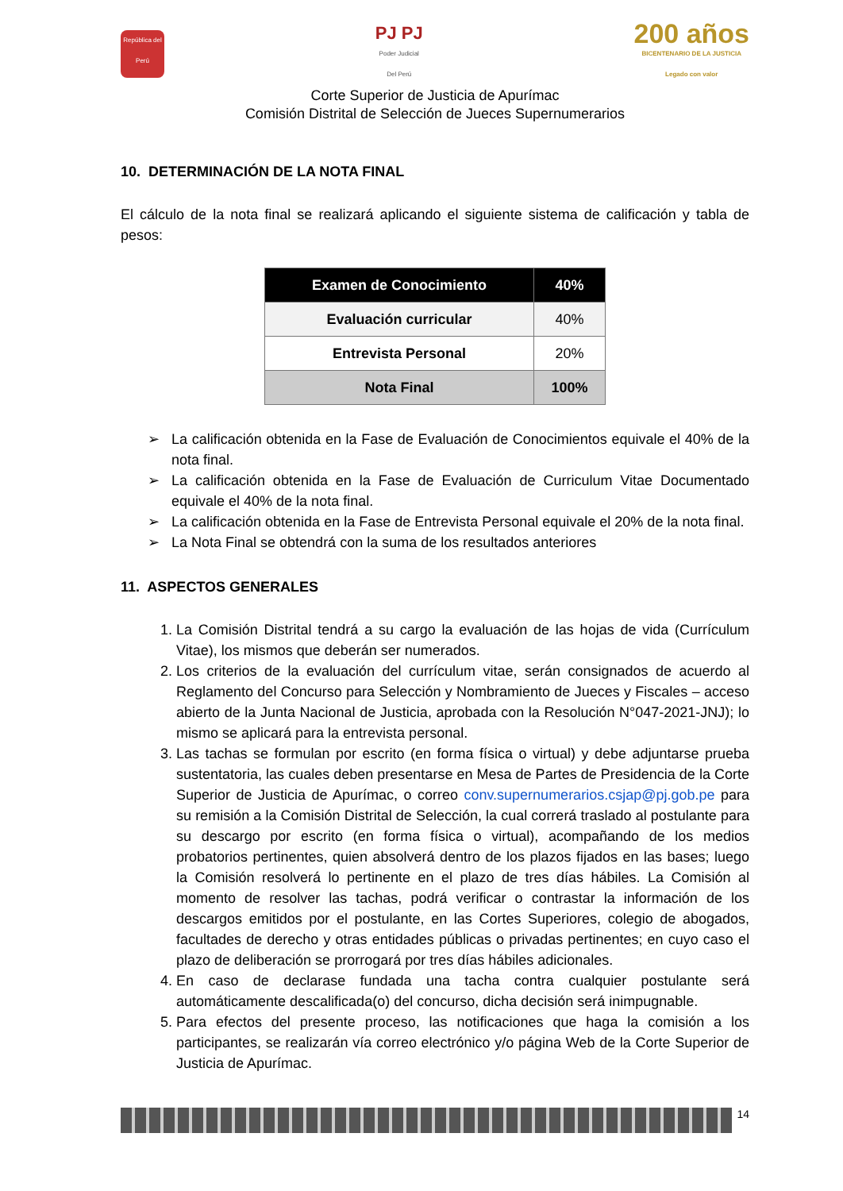República del Perú
PJ PJ
Poder Judicial
Del Perú
200 años
BICENTENARIO DE LA JUSTICIA
Legado con valor
Corte Superior de Justicia de Apurímac
Comisión Distrital de Selección de Jueces Supernumerarios
10. DETERMINACIÓN DE LA NOTA FINAL
El cálculo de la nota final se realizará aplicando el siguiente sistema de calificación y tabla de pesos:
| Examen de Conocimiento | 40% |
| Evaluación curricular | 40% |
| Entrevista Personal | 20% |
| Nota Final | 100% |
➢ La calificación obtenida en la Fase de Evaluación de Conocimientos equivale el 40% de la nota final.
➢ La calificación obtenida en la Fase de Evaluación de Curriculum Vitae Documentado equivale el 40% de la nota final.
➢ La calificación obtenida en la Fase de Entrevista Personal equivale el 20% de la nota final.
➢ La Nota Final se obtendrá con la suma de los resultados anteriores
11. ASPECTOS GENERALES
1. La Comisión Distrital tendrá a su cargo la evaluación de las hojas de vida (Currículum Vitae), los mismos que deberán ser numerados.
2. Los criterios de la evaluación del currículum vitae, serán consignados de acuerdo al Reglamento del Concurso para Selección y Nombramiento de Jueces y Fiscales – acceso abierto de la Junta Nacional de Justicia, aprobada con la Resolución N°047-2021-JNJ); lo mismo se aplicará para la entrevista personal.
3. Las tachas se formulan por escrito (en forma física o virtual) y debe adjuntarse prueba sustentatoria, las cuales deben presentarse en Mesa de Partes de Presidencia de la Corte Superior de Justicia de Apurímac, o correo conv.supernumerarios.csjap@pj.gob.pe para su remisión a la Comisión Distrital de Selección, la cual correrá traslado al postulante para su descargo por escrito (en forma física o virtual), acompañando de los medios probatorios pertinentes, quien absolverá dentro de los plazos fijados en las bases; luego la Comisión resolverá lo pertinente en el plazo de tres días hábiles. La Comisión al momento de resolver las tachas, podrá verificar o contrastar la información de los descargos emitidos por el postulante, en las Cortes Superiores, colegio de abogados, facultades de derecho y otras entidades públicas o privadas pertinentes; en cuyo caso el plazo de deliberación se prorrogará por tres días hábiles adicionales.
4. En caso de declarase fundada una tacha contra cualquier postulante será automáticamente descalificada(o) del concurso, dicha decisión será inimpugnable.
5. Para efectos del presente proceso, las notificaciones que haga la comisión a los participantes, se realizarán vía correo electrónico y/o página Web de la Corte Superior de Justicia de Apurímac.
14